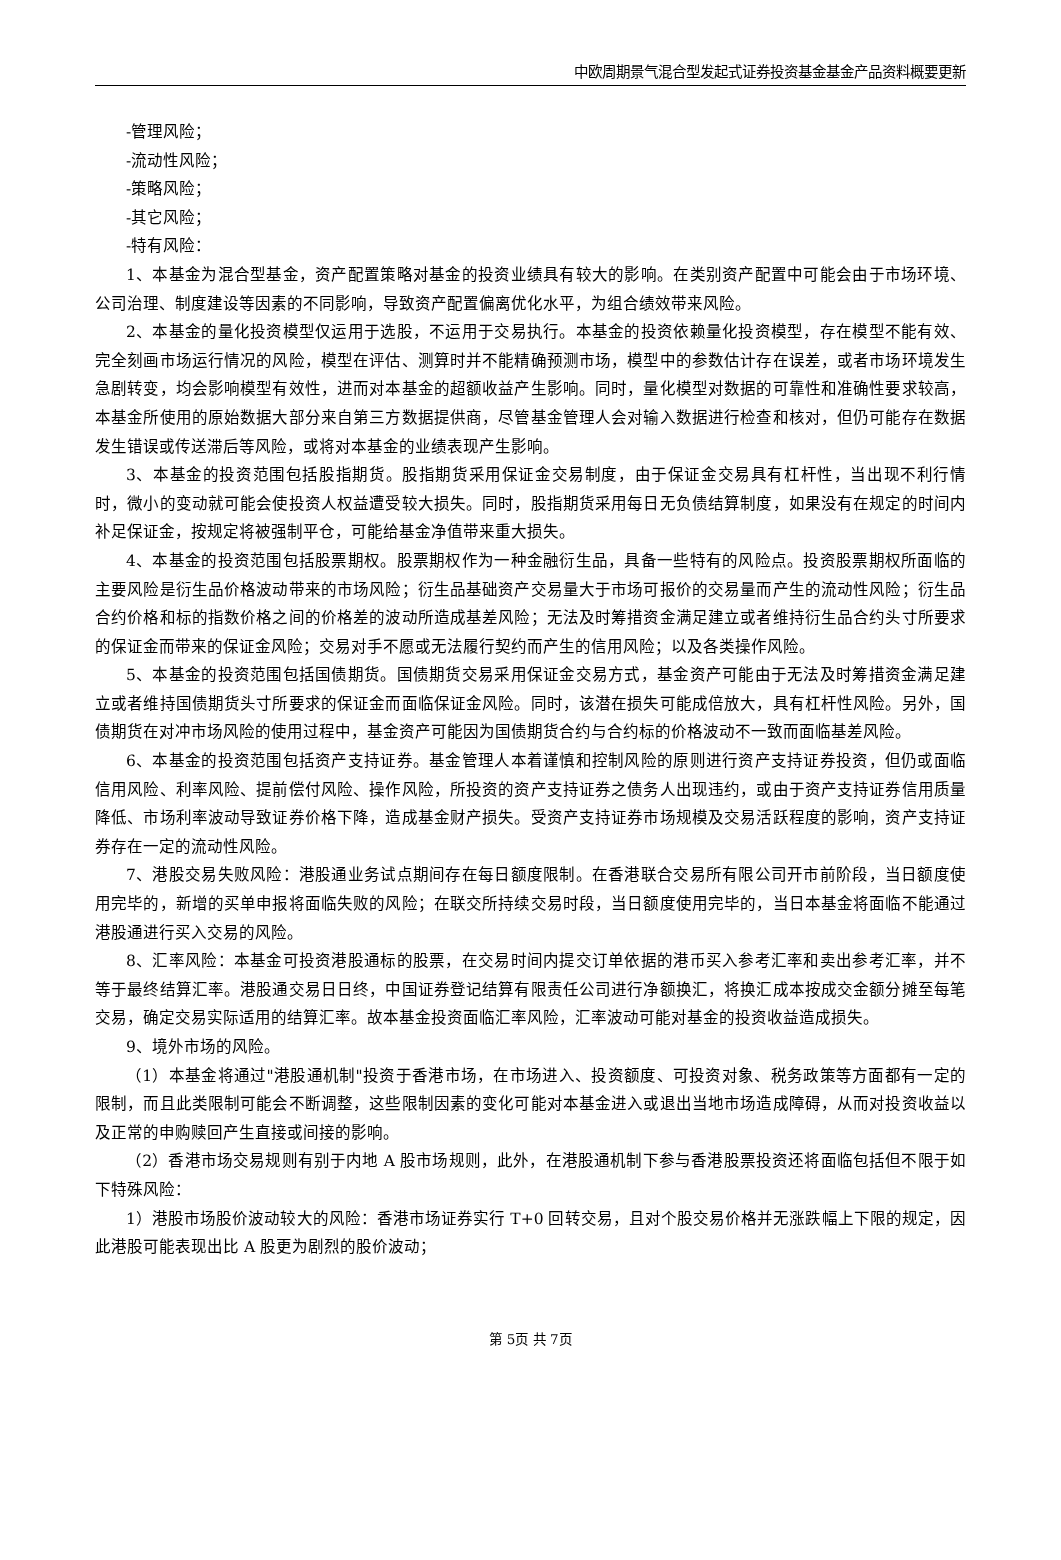中欧周期景气混合型发起式证券投资基金基金产品资料概要更新
-管理风险；
-流动性风险；
-策略风险；
-其它风险；
-特有风险：
1、本基金为混合型基金，资产配置策略对基金的投资业绩具有较大的影响。在类别资产配置中可能会由于市场环境、公司治理、制度建设等因素的不同影响，导致资产配置偏离优化水平，为组合绩效带来风险。
2、本基金的量化投资模型仅运用于选股，不运用于交易执行。本基金的投资依赖量化投资模型，存在模型不能有效、完全刻画市场运行情况的风险，模型在评估、测算时并不能精确预测市场，模型中的参数估计存在误差，或者市场环境发生急剧转变，均会影响模型有效性，进而对本基金的超额收益产生影响。同时，量化模型对数据的可靠性和准确性要求较高，本基金所使用的原始数据大部分来自第三方数据提供商，尽管基金管理人会对输入数据进行检查和核对，但仍可能存在数据发生错误或传送滞后等风险，或将对本基金的业绩表现产生影响。
3、本基金的投资范围包括股指期货。股指期货采用保证金交易制度，由于保证金交易具有杠杆性，当出现不利行情时，微小的变动就可能会使投资人权益遭受较大损失。同时，股指期货采用每日无负债结算制度，如果没有在规定的时间内补足保证金，按规定将被强制平仓，可能给基金净值带来重大损失。
4、本基金的投资范围包括股票期权。股票期权作为一种金融衍生品，具备一些特有的风险点。投资股票期权所面临的主要风险是衍生品价格波动带来的市场风险；衍生品基础资产交易量大于市场可报价的交易量而产生的流动性风险；衍生品合约价格和标的指数价格之间的价格差的波动所造成基差风险；无法及时筹措资金满足建立或者维持衍生品合约头寸所要求的保证金而带来的保证金风险；交易对手不愿或无法履行契约而产生的信用风险；以及各类操作风险。
5、本基金的投资范围包括国债期货。国债期货交易采用保证金交易方式，基金资产可能由于无法及时筹措资金满足建立或者维持国债期货头寸所要求的保证金而面临保证金风险。同时，该潜在损失可能成倍放大，具有杠杆性风险。另外，国债期货在对冲市场风险的使用过程中，基金资产可能因为国债期货合约与合约标的价格波动不一致而面临基差风险。
6、本基金的投资范围包括资产支持证券。基金管理人本着谨慎和控制风险的原则进行资产支持证券投资，但仍或面临信用风险、利率风险、提前偿付风险、操作风险，所投资的资产支持证券之债务人出现违约，或由于资产支持证券信用质量降低、市场利率波动导致证券价格下降，造成基金财产损失。受资产支持证券市场规模及交易活跃程度的影响，资产支持证券存在一定的流动性风险。
7、港股交易失败风险：港股通业务试点期间存在每日额度限制。在香港联合交易所有限公司开市前阶段，当日额度使用完毕的，新增的买单申报将面临失败的风险；在联交所持续交易时段，当日额度使用完毕的，当日本基金将面临不能通过港股通进行买入交易的风险。
8、汇率风险：本基金可投资港股通标的股票，在交易时间内提交订单依据的港币买入参考汇率和卖出参考汇率，并不等于最终结算汇率。港股通交易日日终，中国证券登记结算有限责任公司进行净额换汇，将换汇成本按成交金额分摊至每笔交易，确定交易实际适用的结算汇率。故本基金投资面临汇率风险，汇率波动可能对基金的投资收益造成损失。
9、境外市场的风险。
（1）本基金将通过"港股通机制"投资于香港市场，在市场进入、投资额度、可投资对象、税务政策等方面都有一定的限制，而且此类限制可能会不断调整，这些限制因素的变化可能对本基金进入或退出当地市场造成障碍，从而对投资收益以及正常的申购赎回产生直接或间接的影响。
（2）香港市场交易规则有别于内地 A 股市场规则，此外，在港股通机制下参与香港股票投资还将面临包括但不限于如下特殊风险：
1）港股市场股价波动较大的风险：香港市场证券实行 T+0 回转交易，且对个股交易价格并无涨跌幅上下限的规定，因此港股可能表现出比 A 股更为剧烈的股价波动；
第 5页 共 7页